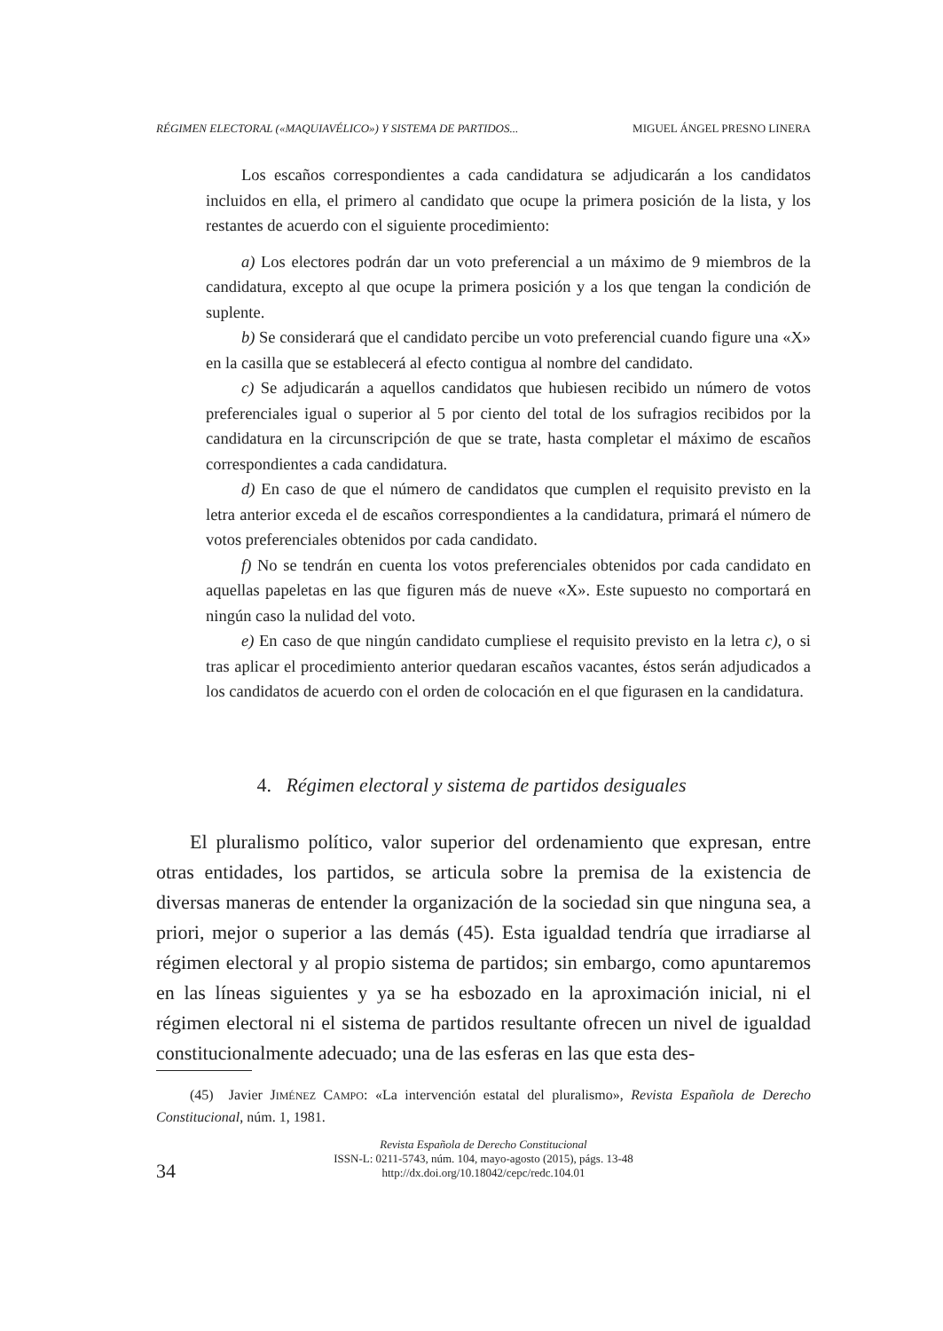RÉGIMEN ELECTORAL («MAQUIAVÉLICO») Y SISTEMA DE PARTIDOS... MIGUEL ÁNGEL PRESNO LINERA
Los escaños correspondientes a cada candidatura se adjudicarán a los candidatos incluidos en ella, el primero al candidato que ocupe la primera posición de la lista, y los restantes de acuerdo con el siguiente procedimiento:
a) Los electores podrán dar un voto preferencial a un máximo de 9 miembros de la candidatura, excepto al que ocupe la primera posición y a los que tengan la condición de suplente.
b) Se considerará que el candidato percibe un voto preferencial cuando figure una «X» en la casilla que se establecerá al efecto contigua al nombre del candidato.
c) Se adjudicarán a aquellos candidatos que hubiesen recibido un número de votos preferenciales igual o superior al 5 por ciento del total de los sufragios recibidos por la candidatura en la circunscripción de que se trate, hasta completar el máximo de escaños correspondientes a cada candidatura.
d) En caso de que el número de candidatos que cumplen el requisito previsto en la letra anterior exceda el de escaños correspondientes a la candidatura, primará el número de votos preferenciales obtenidos por cada candidato.
f) No se tendrán en cuenta los votos preferenciales obtenidos por cada candidato en aquellas papeletas en las que figuren más de nueve «X». Este supuesto no comportará en ningún caso la nulidad del voto.
e) En caso de que ningún candidato cumpliese el requisito previsto en la letra c), o si tras aplicar el procedimiento anterior quedaran escaños vacantes, éstos serán adjudicados a los candidatos de acuerdo con el orden de colocación en el que figurasen en la candidatura.
4. Régimen electoral y sistema de partidos desiguales
El pluralismo político, valor superior del ordenamiento que expresan, entre otras entidades, los partidos, se articula sobre la premisa de la existencia de diversas maneras de entender la organización de la sociedad sin que ninguna sea, a priori, mejor o superior a las demás (45). Esta igualdad tendría que irradiarse al régimen electoral y al propio sistema de partidos; sin embargo, como apuntaremos en las líneas siguientes y ya se ha esbozado en la aproximación inicial, ni el régimen electoral ni el sistema de partidos resultante ofrecen un nivel de igualdad constitucionalmente adecuado; una de las esferas en las que esta des-
(45) Javier JIMÉNEZ CAMPO: «La intervención estatal del pluralismo», Revista Española de Derecho Constitucional, núm. 1, 1981.
Revista Española de Derecho Constitucional
ISSN-L: 0211-5743, núm. 104, mayo-agosto (2015), págs. 13-48
http://dx.doi.org/10.18042/cepc/redc.104.01
34